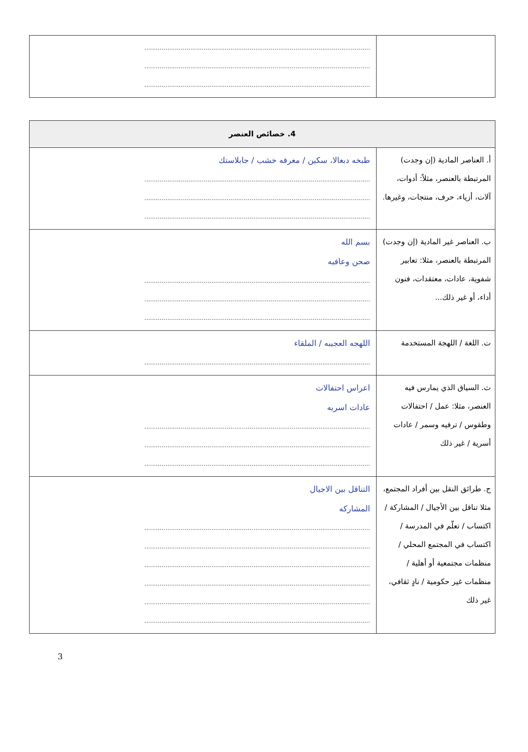| | ...................................................................................................................... ...................................................................................................................... ...................................................................................................................... |
| 4. خصائص العنصر | |
| --- | --- |
| أ. العناصر المادية (إن وجدت) المرتبطة بالعنصر، مثلاً: أدوات، آلات، أزياء، حرف، منتجات، وغيرها. | طبخه دبغالا، سكين / مغرفه خشب / جابلاستك ...................................................................................................................... ...................................................................................................................... ...................................................................................................................... |
| ب. العناصر غير المادية (إن وجدت) المرتبطة بالعنصر، مثلا: تعابير شفوية، عادات، معتقدات، فنون أداء، أو غير ذلك... | بسم الله صحن وعافيه ...................................................................................................................... ...................................................................................................................... ...................................................................................................................... |
| ت. اللغة / اللهجة المستخدمة | اللهجه العجيبه / الملقاء ...................................................................................................................... |
| ث. السياق الذي يمارس فيه العنصر، مثلا: عمل / احتفالات وطقوس / ترفيه وسمر / عادات أسرية / غير ذلك | اعراس احتفالات عادات اسريه ...................................................................................................................... ...................................................................................................................... ...................................................................................................................... |
| ج. طرائق النقل بين أفراد المجتمع، مثلا تناقل بين الأجيال / المشاركة / اكتساب / تعلّم في المدرسة / اكتساب في المجتمع المحلي / منظمات مجتمعية أو أهلية / منظمات غير حكومية / نادٍ ثقافي، غير ذلك | التناقل بين الاجيال المشاركه ...................................................................................................................... ...................................................................................................................... ...................................................................................................................... ...................................................................................................................... ...................................................................................................................... ...................................................................................................................... |
3